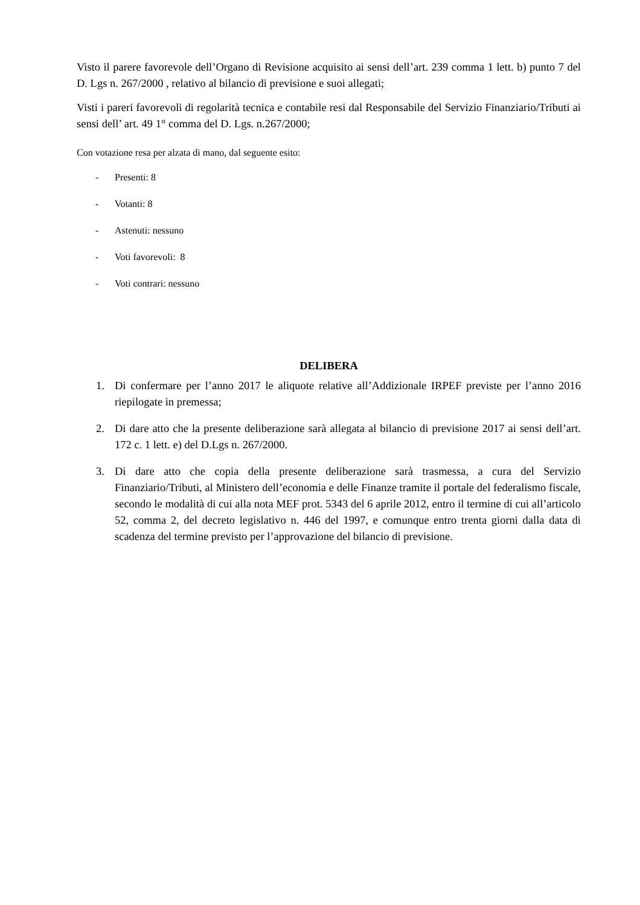Visto il parere favorevole dell’Organo di Revisione acquisito ai sensi dell’art. 239 comma 1 lett. b) punto 7 del D. Lgs n. 267/2000 , relativo al bilancio di previsione e suoi allegati;
Visti i pareri favorevoli di regolarità tecnica e contabile resi dal Responsabile del Servizio Finanziario/Tributi ai sensi dell’ art. 49 1° comma del D. Lgs. n.267/2000;
Con votazione resa per alzata di mano, dal seguente esito:
- Presenti: 8
- Votanti: 8
- Astenuti: nessuno
- Voti favorevoli: 8
- Voti contrari: nessuno
DELIBERA
1. Di confermare per l’anno 2017 le aliquote relative all’Addizionale IRPEF previste per l’anno 2016 riepilogate in premessa;
2. Di dare atto che la presente deliberazione sarà allegata al bilancio di previsione 2017 ai sensi dell’art. 172 c. 1 lett. e) del D.Lgs n. 267/2000.
3. Di dare atto che copia della presente deliberazione sarà trasmessa, a cura del Servizio Finanziario/Tributi, al Ministero dell’economia e delle Finanze tramite il portale del federalismo fiscale, secondo le modalità di cui alla nota MEF prot. 5343 del 6 aprile 2012, entro il termine di cui all’articolo 52, comma 2, del decreto legislativo n. 446 del 1997, e comunque entro trenta giorni dalla data di scadenza del termine previsto per l’approvazione del bilancio di previsione.